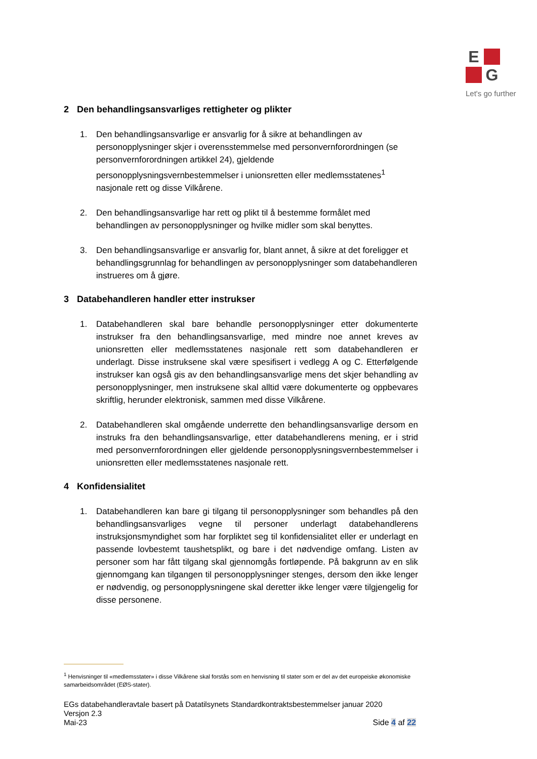E
G
Let's go further
2 Den behandlingsansvarliges rettigheter og plikter
1. Den behandlingsansvarlige er ansvarlig for å sikre at behandlingen av personopplysninger skjer i overensstemmelse med personvernforordningen (se personvernforordningen artikkel 24), gjeldende personopplysningsvernbestemmelser i unionsretten eller medlemsstatenes<sup>1</sup> nasjonale rett og disse Vilkårene.
2. Den behandlingsansvarlige har rett og plikt til å bestemme formålet med behandlingen av personopplysninger og hvilke midler som skal benyttes.
3. Den behandlingsansvarlige er ansvarlig for, blant annet, å sikre at det foreligger et behandlingsgrunnlag for behandlingen av personopplysninger som databehandleren instrueres om å gjøre.
3 Databehandleren handler etter instrukser
1. Databehandleren skal bare behandle personopplysninger etter dokumenterte instrukser fra den behandlingsansvarlige, med mindre noe annet kreves av unionsretten eller medlemsstatenes nasjonale rett som databehandleren er underlagt. Disse instruksene skal være spesifisert i vedlegg A og C. Etterfølgende instrukser kan også gis av den behandlingsansvarlige mens det skjer behandling av personopplysninger, men instruksene skal alltid være dokumenterte og oppbevares skriftlig, herunder elektronisk, sammen med disse Vilkårene.
2. Databehandleren skal omgående underrette den behandlingsansvarlige dersom en instruks fra den behandlingsansvarlige, etter databehandlerens mening, er i strid med personvernforordningen eller gjeldende personopplysningsvernbestemmelser i unionsretten eller medlemsstatenes nasjonale rett.
4 Konfidensialitet
1. Databehandleren kan bare gi tilgang til personopplysninger som behandles på den behandlingsansvarliges vegne til personer underlagt databehandlerens instruksjonsmyndighet som har forpliktet seg til konfidensialitet eller er underlagt en passende lovbestemt taushetsplikt, og bare i det nødvendige omfang. Listen av personer som har fått tilgang skal gjennomgås fortløpende. På bakgrunn av en slik gjennomgang kan tilgangen til personopplysninger stenges, dersom den ikke lenger er nødvendig, og personopplysningene skal deretter ikke lenger være tilgjengelig for disse personene.
<sup>1</sup> Henvisninger til «medlemsstater» i disse Vilkårene skal forstås som en henvisning til stater som er del av det europeiske økonomiske samarbeidsområdet (EØS-stater).
EGs databehandleravtale basert på Datatilsynets Standardkontraktsbestemmelser januar 2020
Versjon 2.3
Mai-23 Side 4 af 22